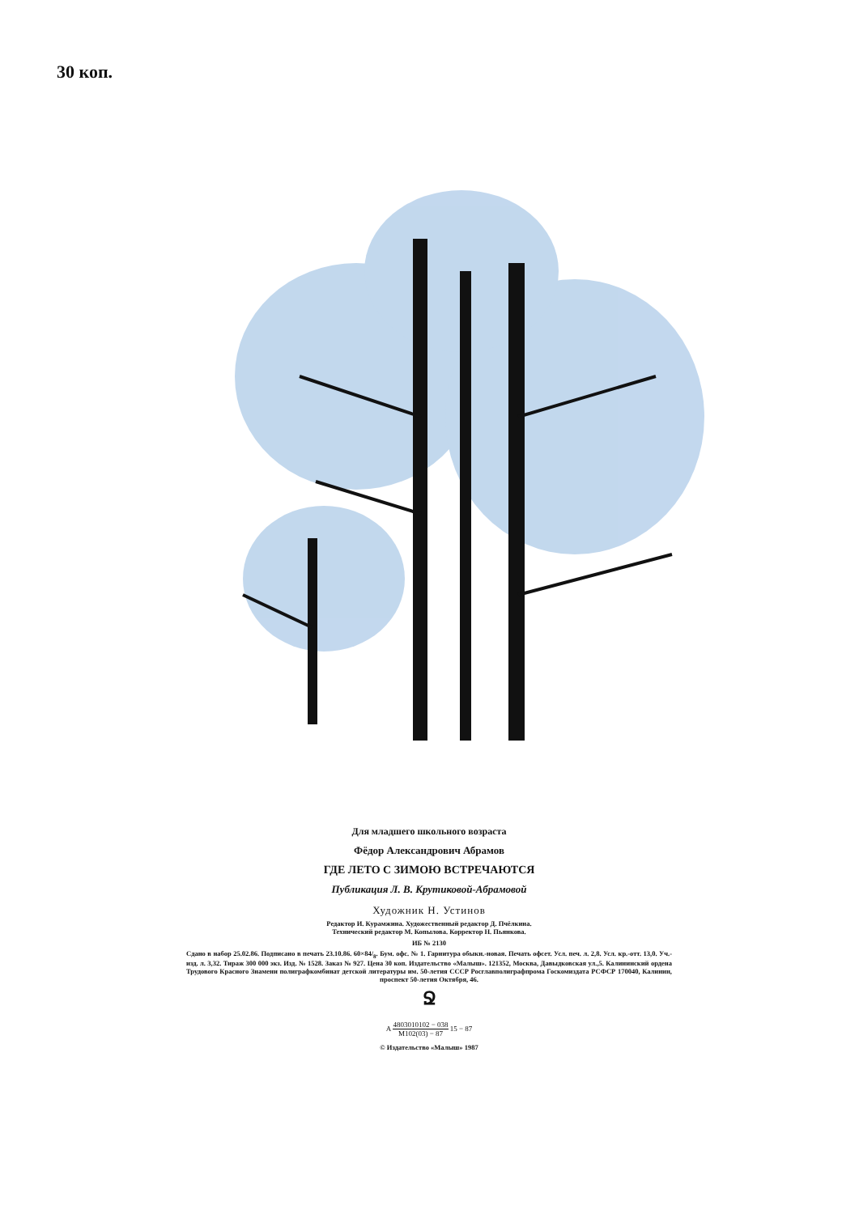30 коп.
Для младшего школьного возраста
Фёдор Александрович Абрамов
ГДЕ ЛЕТО С ЗИМОЮ ВСТРЕЧАЮТСЯ
Публикация Л. В. Крутиковой-Абрамовой
Художник Н. Устинов
Редактор И. Курамжина. Художественный редактор Д. Пчёлкина.
Технический редактор М. Копылова. Корректор Н. Пьянкова.
ИБ № 2130
Сдано в набор 25.02.86. Подписано в печать 23.10.86. 60×84/<sub>8</sub>. Бум. офс. № 1. Гарнитура обыкн.-новая. Печать офсет. Усл. печ. л. 2,8. Усл. кр.-отт. 13,0. Уч.-изд. л. 3,32. Тираж 300 000 экз. Изд. № 1528. Заказ № 927. Цена 30 коп. Издательство «Малыш». 121352, Москва, Давыдковская ул.,5. Калининский ордена Трудового Красного Знамени полиграфкомбинат детской литературы им. 50-летия СССР Росглавполиграфпрома Госкомиздата РСФСР 170040, Калинин, проспект 50-летия Октября, 46.
Ջ
А 4803010102 − 038 М102(03) − 87 15 − 87
© Издательство «Малыш» 1987